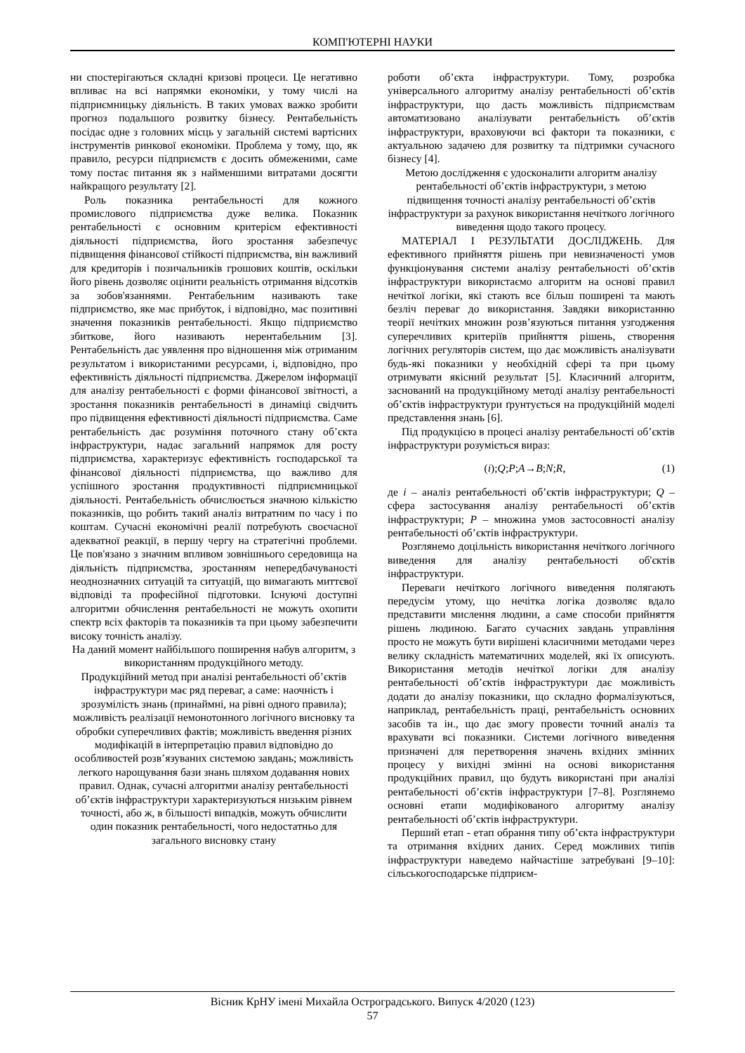КОМП'ЮТЕРНІ НАУКИ
ни спостерігаються складні кризові процеси. Це негативно впливає на всі напрямки економіки, у тому числі на підприємницьку діяльність. В таких умовах важко зробити прогноз подальшого розвитку бізнесу. Рентабельність посідає одне з головних місць у загальній системі вартісних інструментів ринкової економіки. Проблема у тому, що, як правило, ресурси підприємств є досить обмеженими, саме тому постає питання як з найменшими витратами досягти найкращого результату [2].
Роль показника рентабельності для кожного промислового підприємства дуже велика. Показник рентабельності є основним критерієм ефективності діяльності підприємства, його зростання забезпечує підвищення фінансової стійкості підприємства, він важливий для кредиторів і позичальників грошових коштів, оскільки його рівень дозволяє оцінити реальність отримання відсотків за зобов'язаннями. Рентабельним називають таке підприємство, яке має прибуток, і відповідно, має позитивні значення показників рентабельності. Якщо підприємство збиткове, його називають нерентабельним [3]. Рентабельність дає уявлення про відношення між отриманим результатом і використаними ресурсами, і, відповідно, про ефективність діяльності підприємства. Джерелом інформації для аналізу рентабельності є форми фінансової звітності, а зростання показників рентабельності в динаміці свідчить про підвищення ефективності діяльності підприємства. Саме рентабельність дає розуміння поточного стану об’єкта інфраструктури, надає загальний напрямок для росту підприємства, характеризує ефективність господарської та фінансової діяльності підприємства, що важливо для успішного зростання продуктивності підприємницької діяльності. Рентабельність обчислюється значною кількістю показників, що робить такий аналіз витратним по часу і по коштам. Сучасні економічні реалії потребують своєчасної адекватної реакції, в першу чергу на стратегічні проблеми. Це пов'язано з значним впливом зовнішнього середовища на діяльність підприємства, зростанням непередбачуваності неоднозначних ситуацій та ситуацій, що вимагають миттєвої відповіді та професійної підготовки. Існуючі доступні алгоритми обчислення рентабельності не можуть охопити спектр всіх факторів та показників та при цьому забезпечити високу точність аналізу.
На даний момент найбільшого поширення набув алгоритм, з використанням продукційного методу.
Продукційний метод при аналізі рентабельності об’єктів інфраструктури має ряд переваг, а саме: наочність і зрозумілість знань (принаймні, на рівні одного правила); можливість реалізації немонотонного логічного висновку та обробки суперечливих фактів; можливість введення різних модифікацій в інтерпретацію правил відповідно до особливостей розв’язуваних системою завдань; можливість легкого нарощування бази знань шляхом додавання нових правил. Однак, сучасні алгоритми аналізу рентабельності об’єктів інфраструктури характеризуються низьким рівнем точності, або ж, в більшості випадків, можуть обчислити один показник рентабельності, чого недостатньо для загального висновку стану
роботи об’єкта інфраструктури. Тому, розробка універсального алгоритму аналізу рентабельності об’єктів інфраструктури, що дасть можливість підприємствам автоматизовано аналізувати рентабельність об’єктів інфраструктури, враховуючи всі фактори та показники, є актуальною задачею для розвитку та підтримки сучасного бізнесу [4].
Метою дослідження є удосконалити алгоритм аналізу рентабельності об’єктів інфраструктури, з метою підвищення точності аналізу рентабельності об’єктів інфраструктури за рахунок використання нечіткого логічного виведення щодо такого процесу.
МАТЕРІАЛ І РЕЗУЛЬТАТИ ДОСЛІДЖЕНЬ. Для ефективного прийняття рішень при невизначеності умов функціонування системи аналізу рентабельності об’єктів інфраструктури використаємо алгоритм на основі правил нечіткої логіки, які стають все більш поширені та мають безліч переваг до використання. Завдяки використанню теорії нечітких множин розв’язуються питання узгодження суперечливих критеріїв прийняття рішень, створення логічних регуляторів систем, що дає можливість аналізувати будь-які показники у необхідній сфері та при цьому отримувати якісний результат [5]. Класичний алгоритм, заснований на продукційному методі аналізу рентабельності об’єктів інфраструктури ґрунтується на продукційній моделі представлення знань [6].
Під продукцією в процесі аналізу рентабельності об’єктів інфраструктури розуміється вираз:
(i);Q;P;A→B;N;R, (1)
де i – аналіз рентабельності об’єктів інфраструктури; Q – сфера застосування аналізу рентабельності об’єктів інфраструктури; P – множина умов застосовності аналізу рентабельності об’єктів інфраструктури.
Розглянемо доцільність використання нечіткого логічного виведення для аналізу рентабельності об'єктів інфраструктури.
Переваги нечіткого логічного виведення полягають передусім утому, що нечітка логіка дозволяє вдало представити мислення людини, а саме способи прийняття рішень людиною. Багато сучасних завдань управління просто не можуть бути вирішені класичними методами через велику складність математичних моделей, які їх описують. Використання методів нечіткої логіки для аналізу рентабельності об’єктів інфраструктури дає можливість додати до аналізу показники, що складно формалізуються, наприклад, рентабельність праці, рентабельність основних засобів та ін., що дає змогу провести точний аналіз та врахувати всі показники. Системи логічного виведення призначені для перетворення значень вхідних змінних процесу у вихідні змінні на основі використання продукційних правил, що будуть використані при аналізі рентабельності об’єктів інфраструктури [7–8]. Розглянемо основні етапи модифікованого алгоритму аналізу рентабельності об’єктів інфраструктури.
Перший етап - етап обрання типу об’єкта інфраструктури та отримання вхідних даних. Серед можливих типів інфраструктури наведемо найчастіше затребувані [9–10]: сільськогосподарське підприєм-
Вісник КрНУ імені Михайла Остроградського. Випуск 4/2020 (123)
57